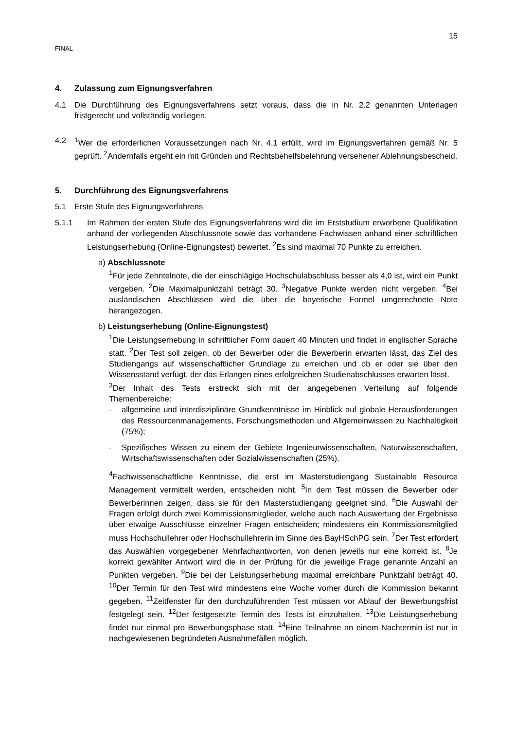15
FINAL
4. Zulassung zum Eignungsverfahren
4.1 Die Durchführung des Eignungsverfahrens setzt voraus, dass die in Nr. 2.2 genannten Unterlagen fristgerecht und vollständig vorliegen.
4.2 <sup>1</sup> Wer die erforderlichen Voraussetzungen nach Nr. 4.1 erfüllt, wird im Eignungsverfahren gemäß Nr. 5 geprüft. <sup>2</sup>Andernfalls ergeht ein mit Gründen und Rechtsbehelfsbelehrung versehener Ablehnungsbescheid.
5. Durchführung des Eignungsverfahrens
5.1 Erste Stufe des Eignungsverfahrens
5.1.1 Im Rahmen der ersten Stufe des Eignungsverfahrens wird die im Erststudium erworbene Qualifikation anhand der vorliegenden Abschlussnote sowie das vorhandene Fachwissen anhand einer schriftlichen Leistungserhebung (Online-Eignungstest) bewertet. <sup>2</sup>Es sind maximal 70 Punkte zu erreichen.
a) Abschlussnote
<sup>1</sup> Für jede Zehntelnote, die der einschlägige Hochschulabschluss besser als 4,0 ist, wird ein Punkt vergeben. <sup>2</sup>Die Maximalpunktzahl beträgt 30. <sup>3</sup>Negative Punkte werden nicht vergeben. <sup>4</sup>Bei ausländischen Abschlüssen wird die über die bayerische Formel umgerechnete Note herangezogen.
b) Leistungserhebung (Online-Eignungstest)
<sup>1</sup> Die Leistungserhebung in schriftlicher Form dauert 40 Minuten und findet in englischer Sprache statt. <sup>2</sup>Der Test soll zeigen, ob der Bewerber oder die Bewerberin erwarten lässt, das Ziel des Studiengangs auf wissenschaftlicher Grundlage zu erreichen und ob er oder sie über den Wissensstand verfügt, der das Erlangen eines erfolgreichen Studienabschlusses erwarten lässt.
<sup>3</sup> Der Inhalt des Tests erstreckt sich mit der angegebenen Verteilung auf folgende Themenbereiche:
- allgemeine und interdisziplinäre Grundkenntnisse im Hinblick auf globale Herausforderungen des Ressourcenmanagements, Forschungsmethoden und Allgemeinwissen zu Nachhaltigkeit (75%);
- Spezifisches Wissen zu einem der Gebiete Ingenieurwissenschaften, Naturwissenschaften, Wirtschaftswissenschaften oder Sozialwissenschaften (25%).
<sup>4</sup> Fachwissenschaftliche Kenntnisse, die erst im Masterstudiengang Sustainable Resource Management vermittelt werden, entscheiden nicht. <sup>5</sup>In dem Test müssen die Bewerber oder Bewerberinnen zeigen, dass sie für den Masterstudiengang geeignet sind. <sup>6</sup>Die Auswahl der Fragen erfolgt durch zwei Kommissionsmitglieder, welche auch nach Auswertung der Ergebnisse über etwaige Ausschlüsse einzelner Fragen entscheiden; mindestens ein Kommissionsmitglied muss Hochschullehrer oder Hochschullehrerin im Sinne des BayHSchPG sein. <sup>7</sup>Der Test erfordert das Auswählen vorgegebener Mehrfachantworten, von denen jeweils nur eine korrekt ist. <sup>8</sup>Je korrekt gewählter Antwort wird die in der Prüfung für die jeweilige Frage genannte Anzahl an Punkten vergeben. <sup>9</sup>Die bei der Leistungserhebung maximal erreichbare Punktzahl beträgt 40. <sup>10</sup>Der Termin für den Test wird mindestens eine Woche vorher durch die Kommission bekannt gegeben. <sup>11</sup>Zeitfenster für den durchzuführenden Test müssen vor Ablauf der Bewerbungsfrist festgelegt sein. <sup>12</sup>Der festgesetzte Termin des Tests ist einzuhalten. <sup>13</sup>Die Leistungserhebung findet nur einmal pro Bewerbungsphase statt. <sup>14</sup>Eine Teilnahme an einem Nachtermin ist nur in nachgewiesenen begründeten Ausnahmefällen möglich.